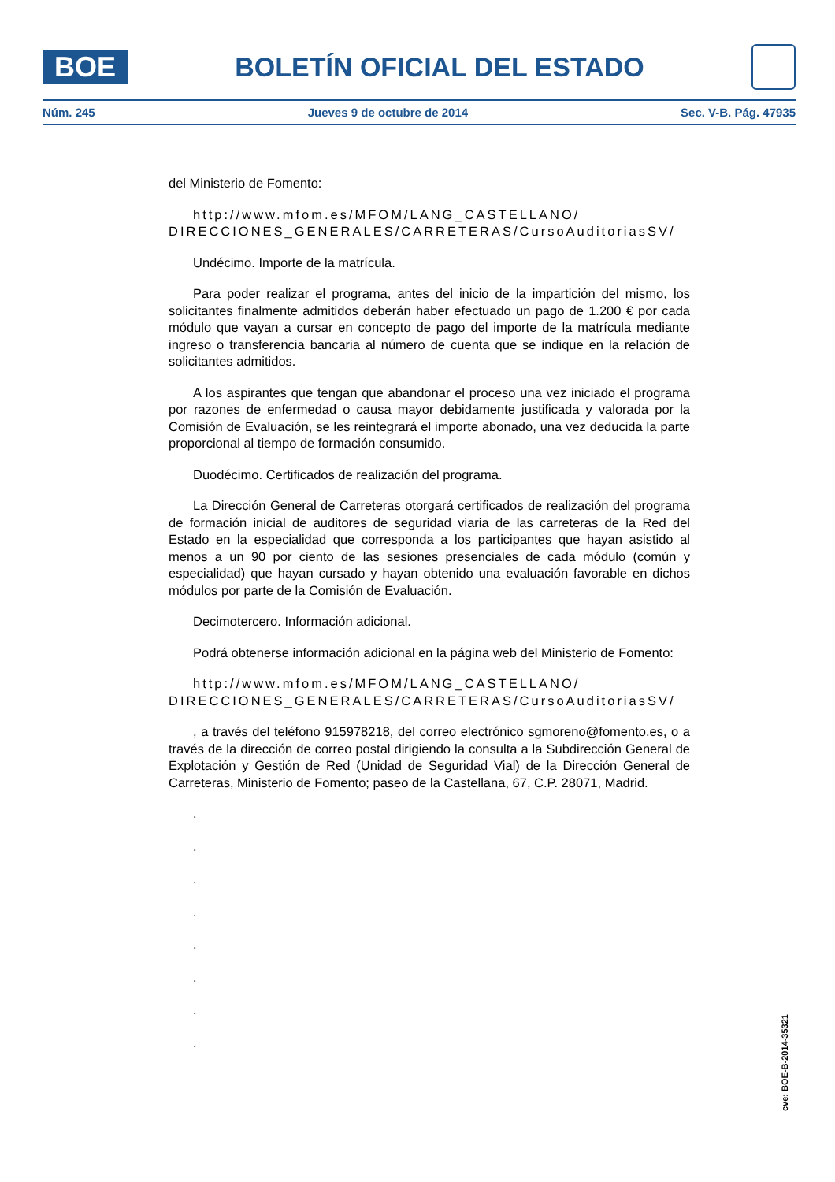BOE
BOLETÍN OFICIAL DEL ESTADO
Núm. 245 Jueves 9 de octubre de 2014 Sec. V-B. Pág. 47935
del Ministerio de Fomento:
http://www.mfom.es/MFOM/LANG_CASTELLANO/ DIRECCIONES_GENERALES/CARRETERAS/CursoAuditoriasSV/
Undécimo. Importe de la matrícula.
Para poder realizar el programa, antes del inicio de la impartición del mismo, los solicitantes finalmente admitidos deberán haber efectuado un pago de 1.200 € por cada módulo que vayan a cursar en concepto de pago del importe de la matrícula mediante ingreso o transferencia bancaria al número de cuenta que se indique en la relación de solicitantes admitidos.
A los aspirantes que tengan que abandonar el proceso una vez iniciado el programa por razones de enfermedad o causa mayor debidamente justificada y valorada por la Comisión de Evaluación, se les reintegrará el importe abonado, una vez deducida la parte proporcional al tiempo de formación consumido.
Duodécimo. Certificados de realización del programa.
La Dirección General de Carreteras otorgará certificados de realización del programa de formación inicial de auditores de seguridad viaria de las carreteras de la Red del Estado en la especialidad que corresponda a los participantes que hayan asistido al menos a un 90 por ciento de las sesiones presenciales de cada módulo (común y especialidad) que hayan cursado y hayan obtenido una evaluación favorable en dichos módulos por parte de la Comisión de Evaluación.
Decimotercero. Información adicional.
Podrá obtenerse información adicional en la página web del Ministerio de Fomento:
http://www.mfom.es/MFOM/LANG_CASTELLANO/ DIRECCIONES_GENERALES/CARRETERAS/CursoAuditoriasSV/
, a través del teléfono 915978218, del correo electrónico sgmoreno@fomento.es, o a través de la dirección de correo postal dirigiendo la consulta a la Subdirección General de Explotación y Gestión de Red (Unidad de Seguridad Vial) de la Dirección General de Carreteras, Ministerio de Fomento; paseo de la Castellana, 67, C.P. 28071, Madrid.
.
.
.
.
.
.
.
.
cve: BOE-B-2014-35321